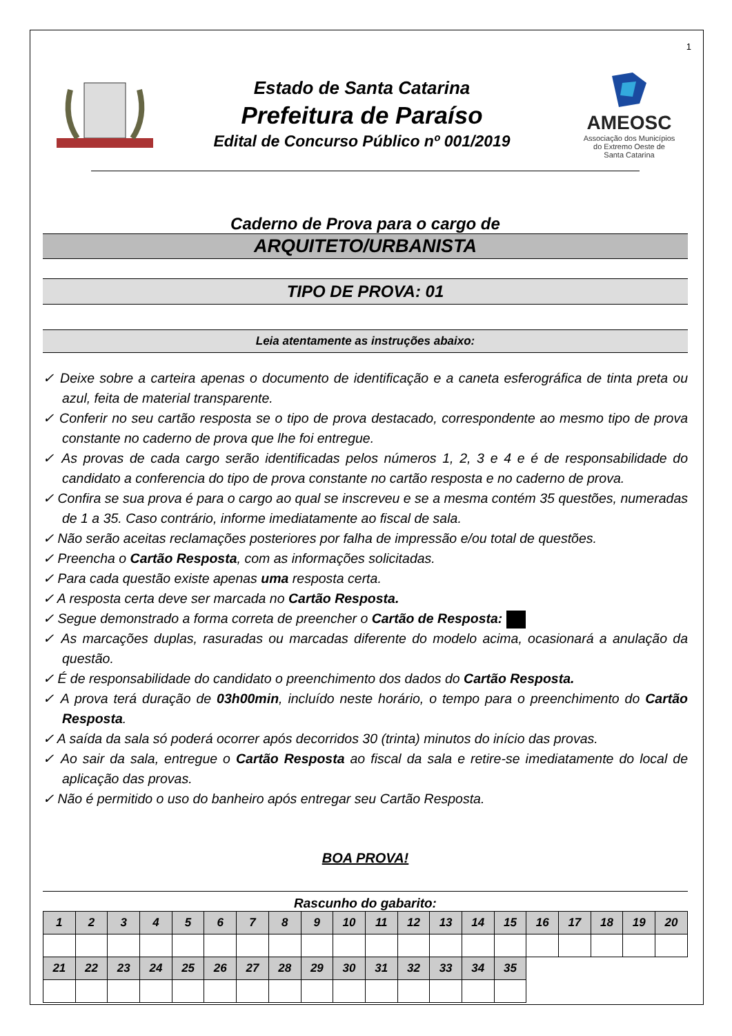1
Estado de Santa Catarina
Prefeitura de Paraíso
Edital de Concurso Público nº 001/2019
AMEOSC
Associação dos Municípios
do Extremo Oeste de
Santa Catarina
Caderno de Prova para o cargo de
ARQUITETO/URBANISTA
TIPO DE PROVA: 01
Leia atentamente as instruções abaixo:
✓ Deixe sobre a carteira apenas o documento de identificação e a caneta esferográfica de tinta preta ou azul, feita de material transparente.
✓ Conferir no seu cartão resposta se o tipo de prova destacado, correspondente ao mesmo tipo de prova constante no caderno de prova que lhe foi entregue.
✓ As provas de cada cargo serão identificadas pelos números 1, 2, 3 e 4 e é de responsabilidade do candidato a conferencia do tipo de prova constante no cartão resposta e no caderno de prova.
✓ Confira se sua prova é para o cargo ao qual se inscreveu e se a mesma contém 35 questões, numeradas de 1 a 35. Caso contrário, informe imediatamente ao fiscal de sala.
✓ Não serão aceitas reclamações posteriores por falha de impressão e/ou total de questões.
✓ Preencha o Cartão Resposta, com as informações solicitadas.
✓ Para cada questão existe apenas uma resposta certa.
✓ A resposta certa deve ser marcada no Cartão Resposta.
✓ Segue demonstrado a forma correta de preencher o Cartão de Resposta:
✓ As marcações duplas, rasuradas ou marcadas diferente do modelo acima, ocasionará a anulação da questão.
✓ É de responsabilidade do candidato o preenchimento dos dados do Cartão Resposta.
✓ A prova terá duração de 03h00min, incluído neste horário, o tempo para o preenchimento do Cartão Resposta.
✓ A saída da sala só poderá ocorrer após decorridos 30 (trinta) minutos do início das provas.
✓ Ao sair da sala, entregue o Cartão Resposta ao fiscal da sala e retire-se imediatamente do local de aplicação das provas.
✓ Não é permitido o uso do banheiro após entregar seu Cartão Resposta.
BOA PROVA!
Rascunho do gabarito:
| 1 | 2 | 3 | 4 | 5 | 6 | 7 | 8 | 9 | 10 | 11 | 12 | 13 | 14 | 15 | 16 | 17 | 18 | 19 | 20 |
| 21 | 22 | 23 | 24 | 25 | 26 | 27 | 28 | 29 | 30 | 31 | 32 | 33 | 34 | 35 | | | | | |